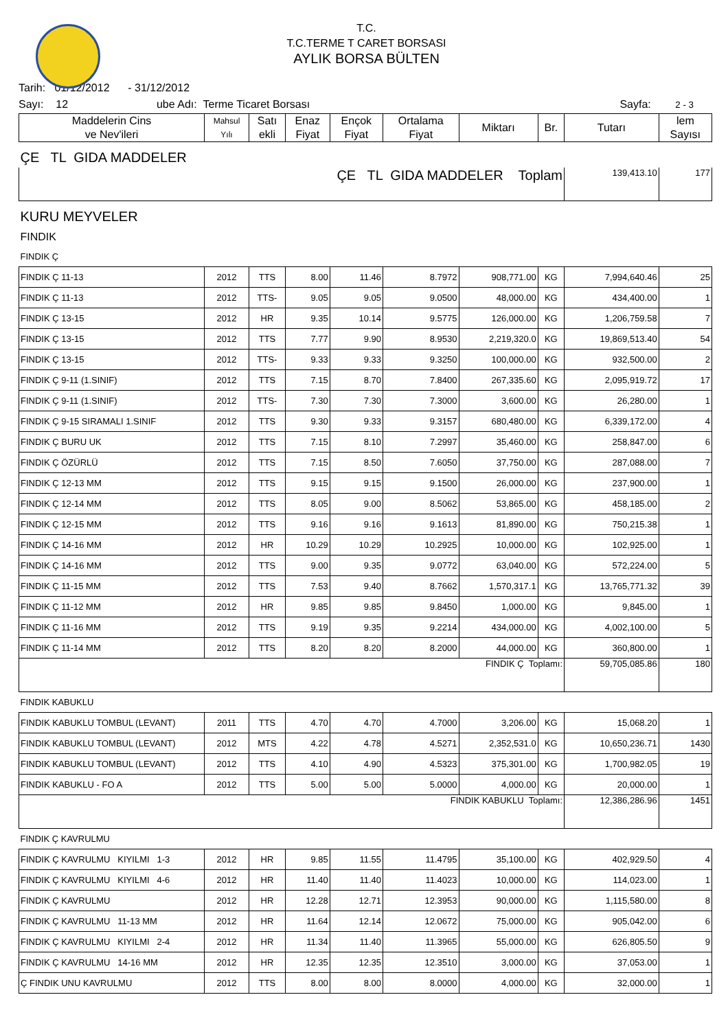T.C.
T.C.TERME T CARET BORSASI
AYLIK BORSA BÜLTEN
Tarih: 01/12/2012 - 31/12/2012
Sayı: 12 ube Adı: Terme Ticaret Borsası Sayfa: 2 - 3
| Maddelerin Cins ve Nev'ileri | Mahsul Yılı | Satı ekli | Enaz Fiyat | Ençok Fiyat | Ortalama Fiyat | Miktarı | Br. | Tutarı | lem Sayısı |
| --- | --- | --- | --- | --- | --- | --- | --- | --- | --- |
| ÇE TL GIDA MADDELER | | | | | | | | | |
| ÇE TL GIDA MADDELER Toplam | | | | | | | | 139,413.10 | 177 |
| KURU MEYVELER | | | | | | | | | |
| FINDIK | | | | | | | | | |
| FINDIK Ç | | | | | | | | | |
| FINDIK Ç 11-13 | 2012 | TTS | 8.00 | 11.46 | 8.7972 | 908,771.00 | KG | 7,994,640.46 | 25 |
| FINDIK Ç 11-13 | 2012 | TTS- | 9.05 | 9.05 | 9.0500 | 48,000.00 | KG | 434,400.00 | 1 |
| FINDIK Ç 13-15 | 2012 | HR | 9.35 | 10.14 | 9.5775 | 126,000.00 | KG | 1,206,759.58 | 7 |
| FINDIK Ç 13-15 | 2012 | TTS | 7.77 | 9.90 | 8.9530 | 2,219,320.0 | KG | 19,869,513.40 | 54 |
| FINDIK Ç 13-15 | 2012 | TTS- | 9.33 | 9.33 | 9.3250 | 100,000.00 | KG | 932,500.00 | 2 |
| FINDIK Ç 9-11 (1.SINIF) | 2012 | TTS | 7.15 | 8.70 | 7.8400 | 267,335.60 | KG | 2,095,919.72 | 17 |
| FINDIK Ç 9-11 (1.SINIF) | 2012 | TTS- | 7.30 | 7.30 | 7.3000 | 3,600.00 | KG | 26,280.00 | 1 |
| FINDIK Ç 9-15 SIRAMALI 1.SINIF | 2012 | TTS | 9.30 | 9.33 | 9.3157 | 680,480.00 | KG | 6,339,172.00 | 4 |
| FINDIK Ç BURU UK | 2012 | TTS | 7.15 | 8.10 | 7.2997 | 35,460.00 | KG | 258,847.00 | 6 |
| FINDIK Ç ÖZÜRLÜ | 2012 | TTS | 7.15 | 8.50 | 7.6050 | 37,750.00 | KG | 287,088.00 | 7 |
| FINDIK Ç 12-13 MM | 2012 | TTS | 9.15 | 9.15 | 9.1500 | 26,000.00 | KG | 237,900.00 | 1 |
| FINDIK Ç 12-14 MM | 2012 | TTS | 8.05 | 9.00 | 8.5062 | 53,865.00 | KG | 458,185.00 | 2 |
| FINDIK Ç 12-15 MM | 2012 | TTS | 9.16 | 9.16 | 9.1613 | 81,890.00 | KG | 750,215.38 | 1 |
| FINDIK Ç 14-16 MM | 2012 | HR | 10.29 | 10.29 | 10.2925 | 10,000.00 | KG | 102,925.00 | 1 |
| FINDIK Ç 14-16 MM | 2012 | TTS | 9.00 | 9.35 | 9.0772 | 63,040.00 | KG | 572,224.00 | 5 |
| FINDIK Ç 11-15 MM | 2012 | TTS | 7.53 | 9.40 | 8.7662 | 1,570,317.1 | KG | 13,765,771.32 | 39 |
| FINDIK Ç 11-12 MM | 2012 | HR | 9.85 | 9.85 | 9.8450 | 1,000.00 | KG | 9,845.00 | 1 |
| FINDIK Ç 11-16 MM | 2012 | TTS | 9.19 | 9.35 | 9.2214 | 434,000.00 | KG | 4,002,100.00 | 5 |
| FINDIK Ç 11-14 MM | 2012 | TTS | 8.20 | 8.20 | 8.2000 | 44,000.00 | KG | 360,800.00 | 1 |
| FINDIK Ç Toplamı: | | | | | | | | 59,705,085.86 | 180 |
| FINDIK KABUKLU | | | | | | | | | |
| FINDIK KABUKLU TOMBUL (LEVANT) | 2011 | TTS | 4.70 | 4.70 | 4.7000 | 3,206.00 | KG | 15,068.20 | 1 |
| FINDIK KABUKLU TOMBUL (LEVANT) | 2012 | MTS | 4.22 | 4.78 | 4.5271 | 2,352,531.0 | KG | 10,650,236.71 | 1430 |
| FINDIK KABUKLU TOMBUL (LEVANT) | 2012 | TTS | 4.10 | 4.90 | 4.5323 | 375,301.00 | KG | 1,700,982.05 | 19 |
| FINDIK KABUKLU - FO A | 2012 | TTS | 5.00 | 5.00 | 5.0000 | 4,000.00 | KG | 20,000.00 | 1 |
| FINDIK KABUKLU Toplamı: | | | | | | | | 12,386,286.96 | 1451 |
| FINDIK Ç KAVRULMU | | | | | | | | | |
| FINDIK Ç KAVRULMU KIYILMI 1-3 | 2012 | HR | 9.85 | 11.55 | 11.4795 | 35,100.00 | KG | 402,929.50 | 4 |
| FINDIK Ç KAVRULMU KIYILMI 4-6 | 2012 | HR | 11.40 | 11.40 | 11.4023 | 10,000.00 | KG | 114,023.00 | 1 |
| FINDIK Ç KAVRULMU | 2012 | HR | 12.28 | 12.71 | 12.3953 | 90,000.00 | KG | 1,115,580.00 | 8 |
| FINDIK Ç KAVRULMU 11-13 MM | 2012 | HR | 11.64 | 12.14 | 12.0672 | 75,000.00 | KG | 905,042.00 | 6 |
| FINDIK Ç KAVRULMU KIYILMI 2-4 | 2012 | HR | 11.34 | 11.40 | 11.3965 | 55,000.00 | KG | 626,805.50 | 9 |
| FINDIK Ç KAVRULMU 14-16 MM | 2012 | HR | 12.35 | 12.35 | 12.3510 | 3,000.00 | KG | 37,053.00 | 1 |
| Ç FINDIK UNU KAVRULMU | 2012 | TTS | 8.00 | 8.00 | 8.0000 | 4,000.00 | KG | 32,000.00 | 1 |